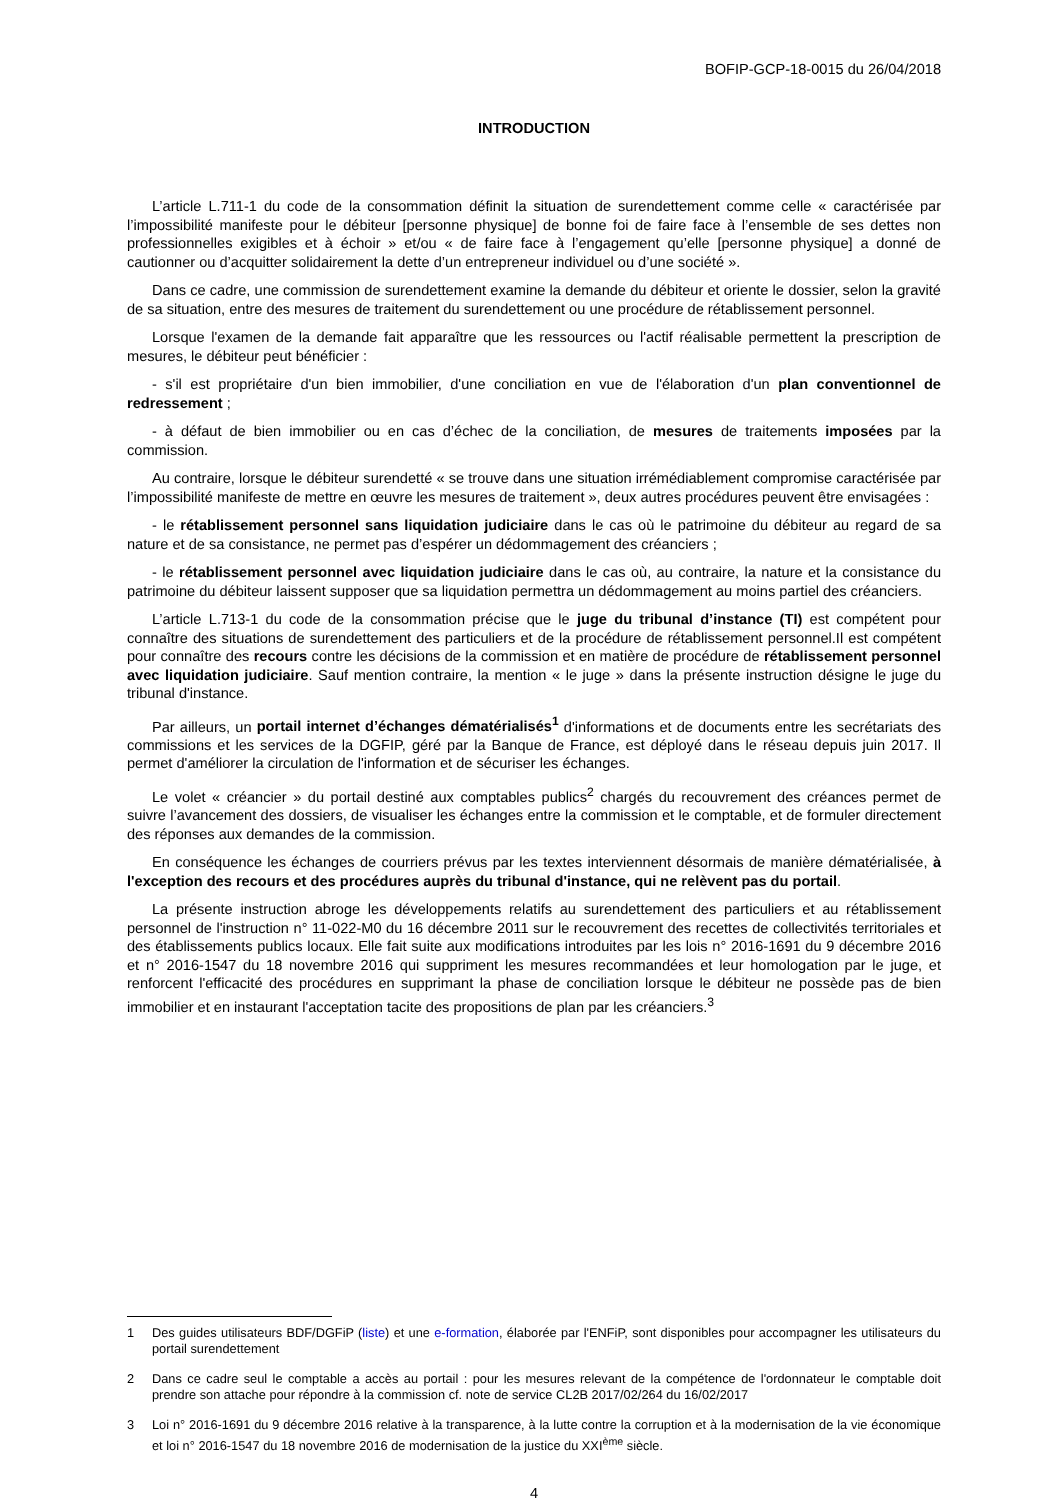BOFIP-GCP-18-0015 du 26/04/2018
INTRODUCTION
L’article L.711-1 du code de la consommation définit la situation de surendettement comme celle « caractérisée par l’impossibilité manifeste pour le débiteur [personne physique] de bonne foi de faire face à l’ensemble de ses dettes non professionnelles exigibles et à échoir » et/ou « de faire face à l’engagement qu’elle [personne physique] a donné de cautionner ou d’acquitter solidairement la dette d’un entrepreneur individuel ou d’une société ».
Dans ce cadre, une commission de surendettement examine la demande du débiteur et oriente le dossier, selon la gravité de sa situation, entre des mesures de traitement du surendettement ou une procédure de rétablissement personnel.
Lorsque l'examen de la demande fait apparaître que les ressources ou l'actif réalisable permettent la prescription de mesures, le débiteur peut bénéficier :
- s'il est propriétaire d'un bien immobilier, d'une conciliation en vue de l'élaboration d'un plan conventionnel de redressement ;
- à défaut de bien immobilier ou en cas d’échec de la conciliation, de mesures de traitements imposées par la commission.
Au contraire, lorsque le débiteur surendetté « se trouve dans une situation irrémédiablement compromise caractérisée par l’impossibilité manifeste de mettre en œuvre les mesures de traitement », deux autres procédures peuvent être envisagées :
- le rétablissement personnel sans liquidation judiciaire dans le cas où le patrimoine du débiteur au regard de sa nature et de sa consistance, ne permet pas d’espérer un dédommagement des créanciers ;
- le rétablissement personnel avec liquidation judiciaire dans le cas où, au contraire, la nature et la consistance du patrimoine du débiteur laissent supposer que sa liquidation permettra un dédommagement au moins partiel des créanciers.
L’article L.713-1 du code de la consommation précise que le juge du tribunal d’instance (TI) est compétent pour connaître des situations de surendettement des particuliers et de la procédure de rétablissement personnel.Il est compétent pour connaître des recours contre les décisions de la commission et en matière de procédure de rétablissement personnel avec liquidation judiciaire. Sauf mention contraire, la mention « le juge » dans la présente instruction désigne le juge du tribunal d'instance.
Par ailleurs, un portail internet d’échanges dématérialisés<sup>1</sup> d'informations et de documents entre les secrétariats des commissions et les services de la DGFIP, géré par la Banque de France, est déployé dans le réseau depuis juin 2017. Il permet d'améliorer la circulation de l'information et de sécuriser les échanges.
Le volet « créancier » du portail destiné aux comptables publics<sup>2</sup> chargés du recouvrement des créances permet de suivre l’avancement des dossiers, de visualiser les échanges entre la commission et le comptable, et de formuler directement des réponses aux demandes de la commission.
En conséquence les échanges de courriers prévus par les textes interviennent désormais de manière dématérialisée, à l'exception des recours et des procédures auprès du tribunal d'instance, qui ne relèvent pas du portail.
La présente instruction abroge les développements relatifs au surendettement des particuliers et au rétablissement personnel de l'instruction n° 11-022-M0 du 16 décembre 2011 sur le recouvrement des recettes de collectivités territoriales et des établissements publics locaux. Elle fait suite aux modifications introduites par les lois n° 2016-1691 du 9 décembre 2016 et n° 2016-1547 du 18 novembre 2016 qui suppriment les mesures recommandées et leur homologation par le juge, et renforcent l'efficacité des procédures en supprimant la phase de conciliation lorsque le débiteur ne possède pas de bien immobilier et en instaurant l'acceptation tacite des propositions de plan par les créanciers.<sup>3</sup>
1 Des guides utilisateurs BDF/DGFiP (liste) et une e-formation, élaborée par l'ENFiP, sont disponibles pour accompagner les utilisateurs du portail surendettement
2 Dans ce cadre seul le comptable a accès au portail : pour les mesures relevant de la compétence de l'ordonnateur le comptable doit prendre son attache pour répondre à la commission cf. note de service CL2B 2017/02/264 du 16/02/2017
3 Loi n° 2016-1691 du 9 décembre 2016 relative à la transparence, à la lutte contre la corruption et à la modernisation de la vie économique et loi n° 2016-1547 du 18 novembre 2016 de modernisation de la justice du XXI<sup>ème</sup> siècle.
4